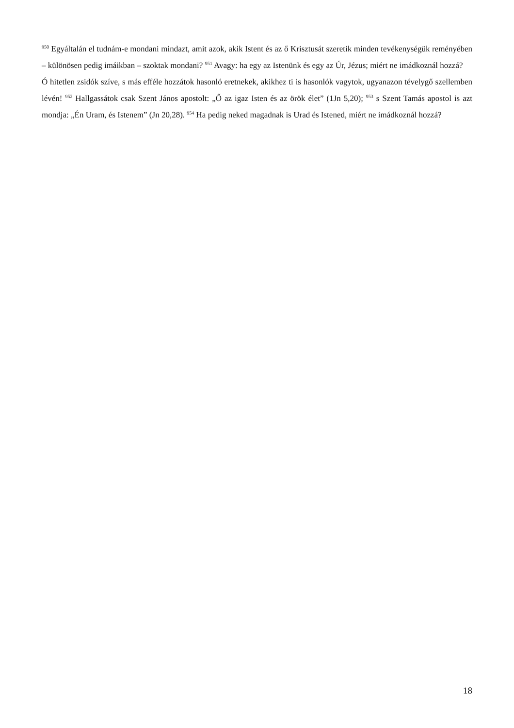<sup>950</sup> Egyáltalán el tudnám-e mondani mindazt, amit azok, akik Istent és az ő Krisztusát szeretik minden tevékenységük reményében – különösen pedig imáikban – szoktak mondani? <sup>951</sup> Avagy: ha egy az Istenünk és egy az Úr, Jézus; miért ne imádkoznál hozzá?
Ó hitetlen zsidók szíve, s más efféle hozzátok hasonló eretnekek, akikhez ti is hasonlók vagytok, ugyanazon tévelygő szellemben lévén! <sup>952</sup> Hallgassátok csak Szent János apostolt: „Ő az igaz Isten és az örök élet” (1Jn 5,20); <sup>953</sup> s Szent Tamás apostol is azt mondja: „Én Uram, és Istenem” (Jn 20,28). <sup>954</sup> Ha pedig neked magadnak is Urad és Istened, miért ne imádkoznál hozzá?
18